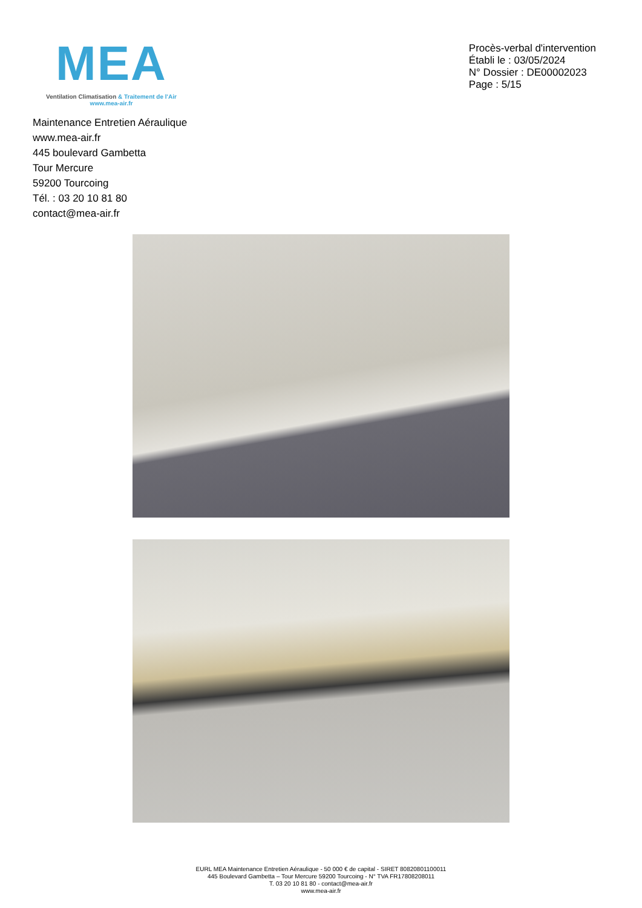MEA
Ventilation Climatisation & Traitement de l'Air
www.mea-air.fr
Procès-verbal d'intervention
Établi le : 03/05/2024
N° Dossier : DE00002023
Page : 5/15
Maintenance Entretien Aéraulique
www.mea-air.fr
445 boulevard Gambetta
Tour Mercure
59200 Tourcoing
Tél. : 03 20 10 81 80
contact@mea-air.fr
EURL MEA Maintenance Entretien Aéraulique - 50 000 € de capital - SIRET 80820801100011
445 Boulevard Gambetta – Tour Mercure 59200 Tourcoing - N° TVA FR17808208011
T. 03 20 10 81 80 - contact@mea-air.fr
www.mea-air.fr